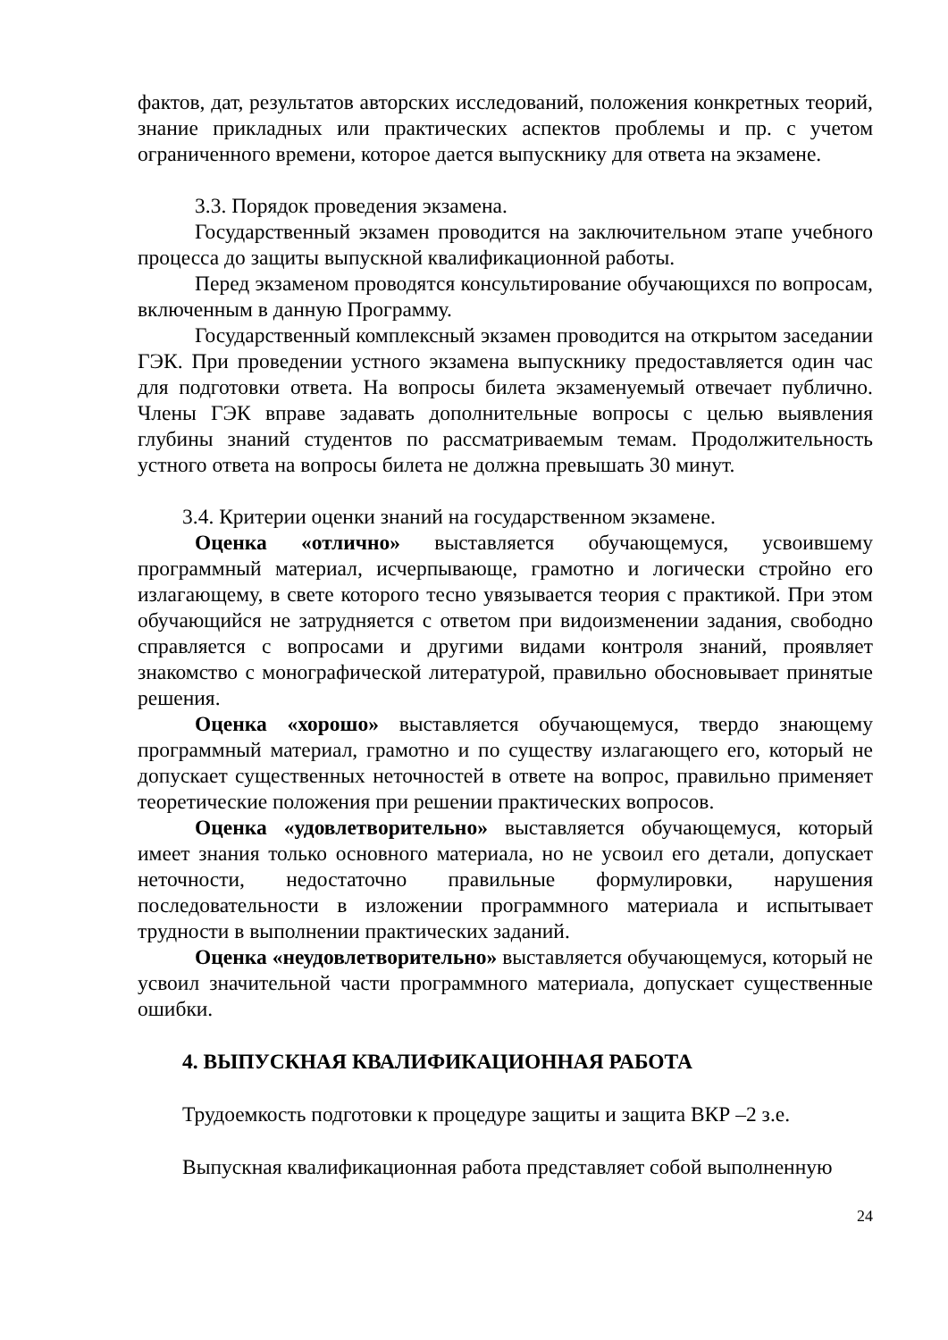фактов, дат, результатов авторских исследований, положения конкретных теорий, знание прикладных или практических аспектов проблемы и пр. с учетом ограниченного времени, которое дается выпускнику для ответа на экзамене.
3.3. Порядок проведения экзамена.
Государственный экзамен проводится на заключительном этапе учебного процесса до защиты выпускной квалификационной работы.
Перед экзаменом проводятся консультирование обучающихся по вопросам, включенным в данную Программу.
Государственный комплексный экзамен проводится на открытом заседании ГЭК. При проведении устного экзамена выпускнику предоставляется один час для подготовки ответа. На вопросы билета экзаменуемый отвечает публично. Члены ГЭК вправе задавать дополнительные вопросы с целью выявления глубины знаний студентов по рассматриваемым темам. Продолжительность устного ответа на вопросы билета не должна превышать 30 минут.
3.4. Критерии оценки знаний на государственном экзамене.
Оценка «отлично» выставляется обучающемуся, усвоившему программный материал, исчерпывающе, грамотно и логически стройно его излагающему, в свете которого тесно увязывается теория с практикой. При этом обучающийся не затрудняется с ответом при видоизменении задания, свободно справляется с вопросами и другими видами контроля знаний, проявляет знакомство с монографической литературой, правильно обосновывает принятые решения.
Оценка «хорошо» выставляется обучающемуся, твердо знающему программный материал, грамотно и по существу излагающего его, который не допускает существенных неточностей в ответе на вопрос, правильно применяет теоретические положения при решении практических вопросов.
Оценка «удовлетворительно» выставляется обучающемуся, который имеет знания только основного материала, но не усвоил его детали, допускает неточности, недостаточно правильные формулировки, нарушения последовательности в изложении программного материала и испытывает трудности в выполнении практических заданий.
Оценка «неудовлетворительно» выставляется обучающемуся, который не усвоил значительной части программного материала, допускает существенные ошибки.
4. ВЫПУСКНАЯ КВАЛИФИКАЦИОННАЯ РАБОТА
Трудоемкость подготовки к процедуре защиты и защита ВКР –2 з.е.
Выпускная квалификационная работа представляет собой выполненную
24